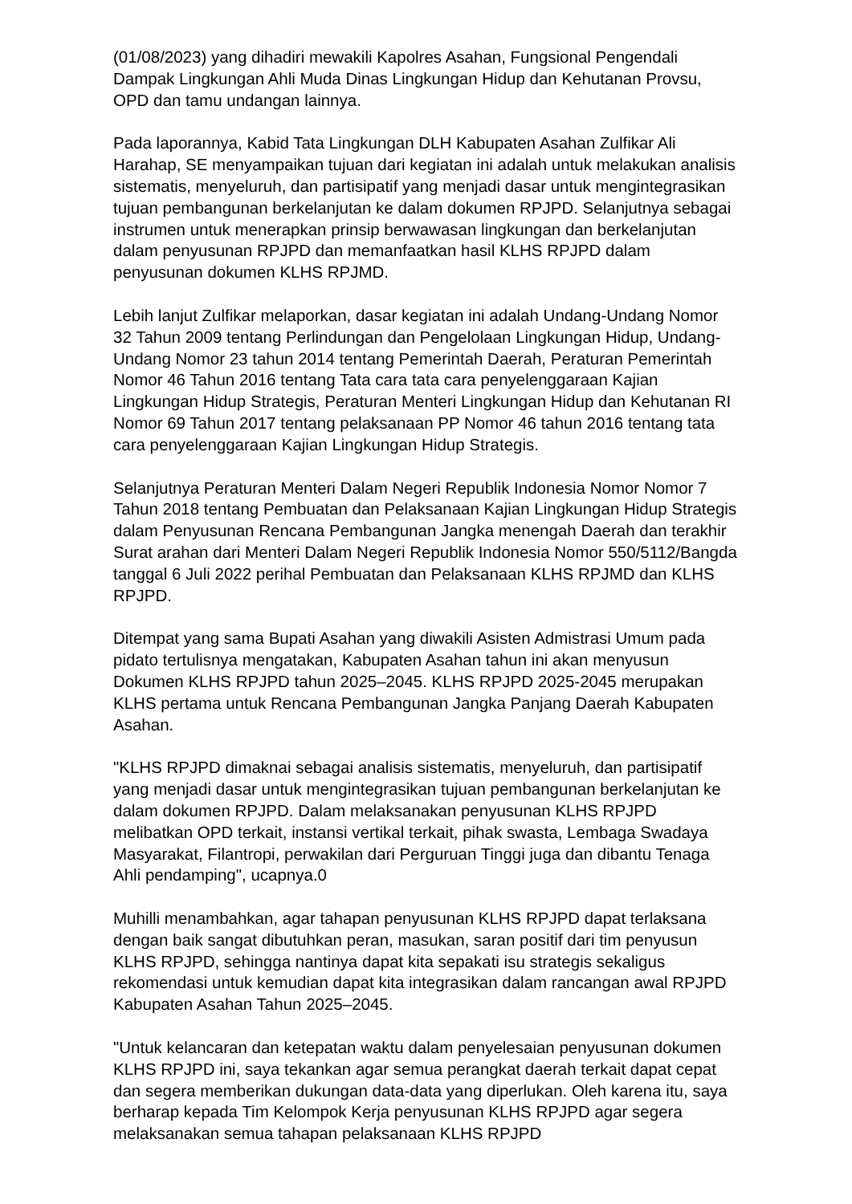(01/08/2023) yang dihadiri mewakili Kapolres Asahan, Fungsional Pengendali Dampak Lingkungan Ahli Muda Dinas Lingkungan Hidup dan Kehutanan Provsu, OPD dan tamu undangan lainnya.
Pada laporannya, Kabid Tata Lingkungan DLH Kabupaten Asahan Zulfikar Ali Harahap, SE menyampaikan tujuan dari kegiatan ini adalah untuk melakukan analisis sistematis, menyeluruh, dan partisipatif yang menjadi dasar untuk mengintegrasikan tujuan pembangunan berkelanjutan ke dalam dokumen RPJPD. Selanjutnya sebagai instrumen untuk menerapkan prinsip berwawasan lingkungan dan berkelanjutan dalam penyusunan RPJPD dan memanfaatkan hasil KLHS RPJPD dalam penyusunan dokumen KLHS RPJMD.
Lebih lanjut Zulfikar melaporkan, dasar kegiatan ini adalah Undang-Undang Nomor 32 Tahun 2009 tentang Perlindungan dan Pengelolaan Lingkungan Hidup, Undang-Undang Nomor 23 tahun 2014 tentang Pemerintah Daerah, Peraturan Pemerintah Nomor 46 Tahun 2016 tentang Tata cara tata cara penyelenggaraan Kajian Lingkungan Hidup Strategis, Peraturan Menteri Lingkungan Hidup dan Kehutanan RI Nomor 69 Tahun 2017 tentang pelaksanaan PP Nomor 46 tahun 2016 tentang tata cara penyelenggaraan Kajian Lingkungan Hidup Strategis.
Selanjutnya Peraturan Menteri Dalam Negeri Republik Indonesia Nomor Nomor 7 Tahun 2018 tentang Pembuatan dan Pelaksanaan Kajian Lingkungan Hidup Strategis dalam Penyusunan Rencana Pembangunan Jangka menengah Daerah dan terakhir Surat arahan dari Menteri Dalam Negeri Republik Indonesia Nomor 550/5112/Bangda tanggal 6 Juli 2022 perihal Pembuatan dan Pelaksanaan KLHS RPJMD dan KLHS RPJPD.
Ditempat yang sama Bupati Asahan yang diwakili Asisten Admistrasi Umum pada pidato tertulisnya mengatakan, Kabupaten Asahan tahun ini akan menyusun Dokumen KLHS RPJPD tahun 2025–2045. KLHS RPJPD 2025-2045 merupakan KLHS pertama untuk Rencana Pembangunan Jangka Panjang Daerah Kabupaten Asahan.
"KLHS RPJPD dimaknai sebagai analisis sistematis, menyeluruh, dan partisipatif yang menjadi dasar untuk mengintegrasikan tujuan pembangunan berkelanjutan ke dalam dokumen RPJPD. Dalam melaksanakan penyusunan KLHS RPJPD melibatkan OPD terkait, instansi vertikal terkait, pihak swasta, Lembaga Swadaya Masyarakat, Filantropi, perwakilan dari Perguruan Tinggi juga dan dibantu Tenaga Ahli pendamping", ucapnya.0
Muhilli menambahkan, agar tahapan penyusunan KLHS RPJPD dapat terlaksana dengan baik sangat dibutuhkan peran, masukan, saran positif dari tim penyusun KLHS RPJPD, sehingga nantinya dapat kita sepakati isu strategis sekaligus rekomendasi untuk kemudian dapat kita integrasikan dalam rancangan awal RPJPD Kabupaten Asahan Tahun 2025–2045.
"Untuk kelancaran dan ketepatan waktu dalam penyelesaian penyusunan dokumen KLHS RPJPD ini, saya tekankan agar semua perangkat daerah terkait dapat cepat dan segera memberikan dukungan data-data yang diperlukan. Oleh karena itu, saya berharap kepada Tim Kelompok Kerja penyusunan KLHS RPJPD agar segera melaksanakan semua tahapan pelaksanaan KLHS RPJPD